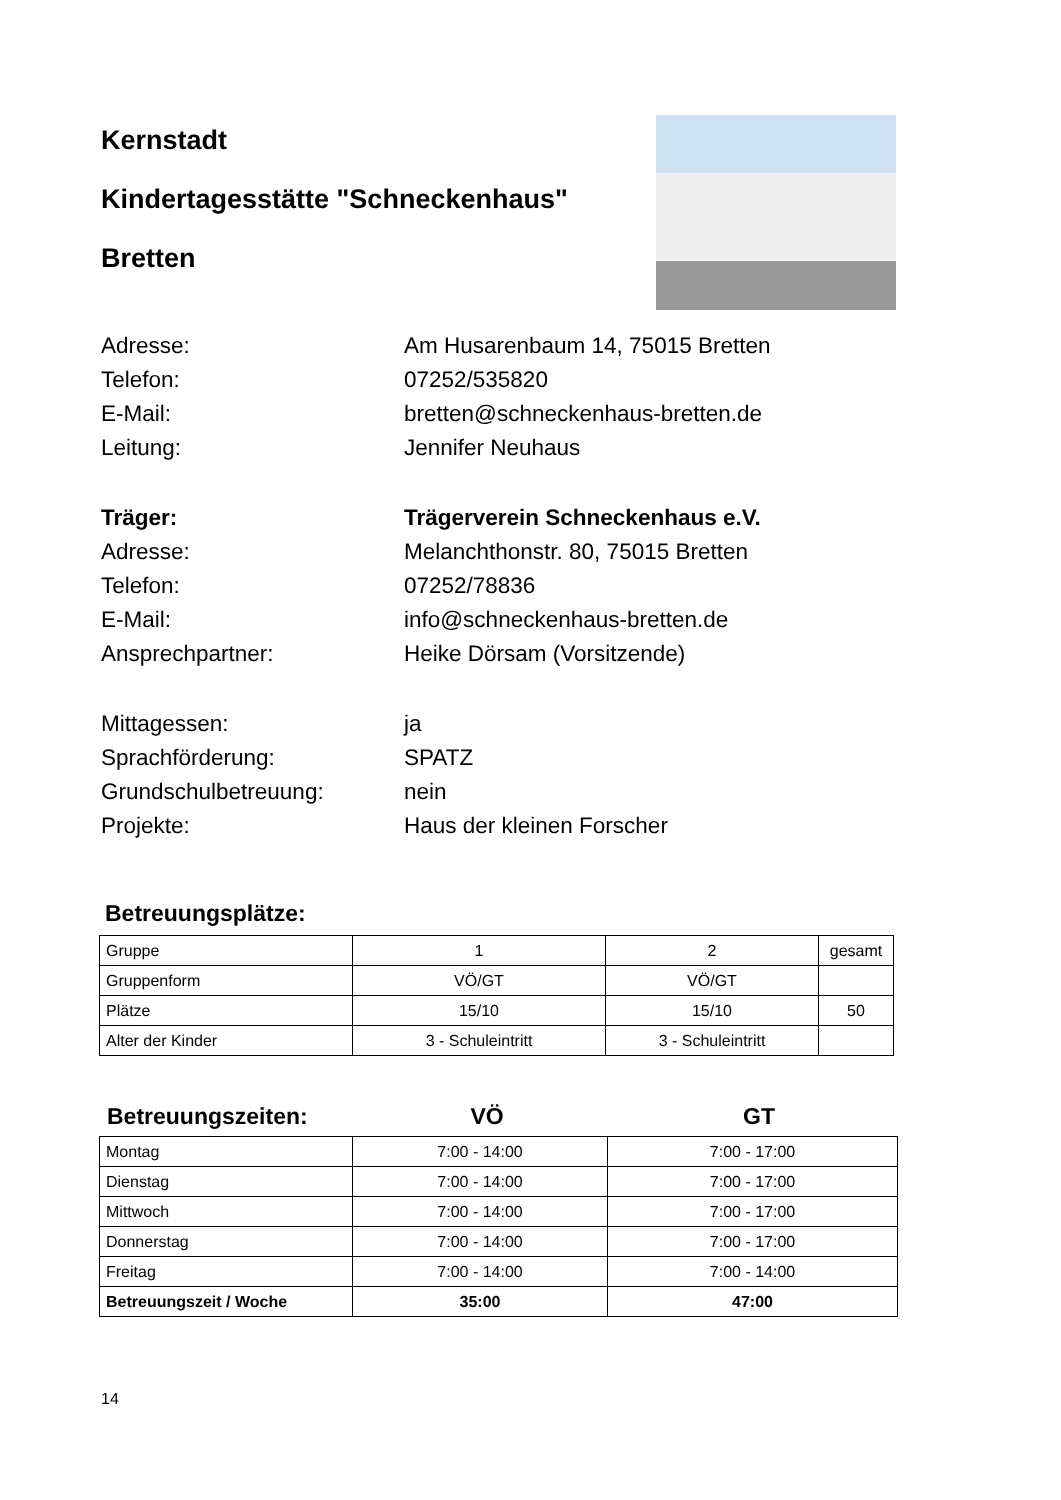Kernstadt
Kindertagesstätte "Schneckenhaus"
Bretten
Adresse: Am Husarenbaum 14, 75015 Bretten
Telefon: 07252/535820
E-Mail: bretten@schneckenhaus-bretten.de
Leitung: Jennifer Neuhaus
Träger: Trägerverein Schneckenhaus e.V.
Adresse: Melanchthonstr. 80, 75015 Bretten
Telefon: 07252/78836
E-Mail: info@schneckenhaus-bretten.de
Ansprechpartner: Heike Dörsam (Vorsitzende)
Mittagessen: ja
Sprachförderung: SPATZ
Grundschulbetreuung: nein
Projekte: Haus der kleinen Forscher
Betreuungsplätze:
| Gruppe | 1 | 2 | gesamt |
| Gruppenform | VÖ/GT | VÖ/GT | |
| Plätze | 15/10 | 15/10 | 50 |
| Alter der Kinder | 3 - Schuleintritt | 3 - Schuleintritt | |
Betreuungszeiten: VÖ GT
| Montag | 7:00 - 14:00 | 7:00 - 17:00 |
| Dienstag | 7:00 - 14:00 | 7:00 - 17:00 |
| Mittwoch | 7:00 - 14:00 | 7:00 - 17:00 |
| Donnerstag | 7:00 - 14:00 | 7:00 - 17:00 |
| Freitag | 7:00 - 14:00 | 7:00 - 14:00 |
| Betreuungszeit / Woche | 35:00 | 47:00 |
14